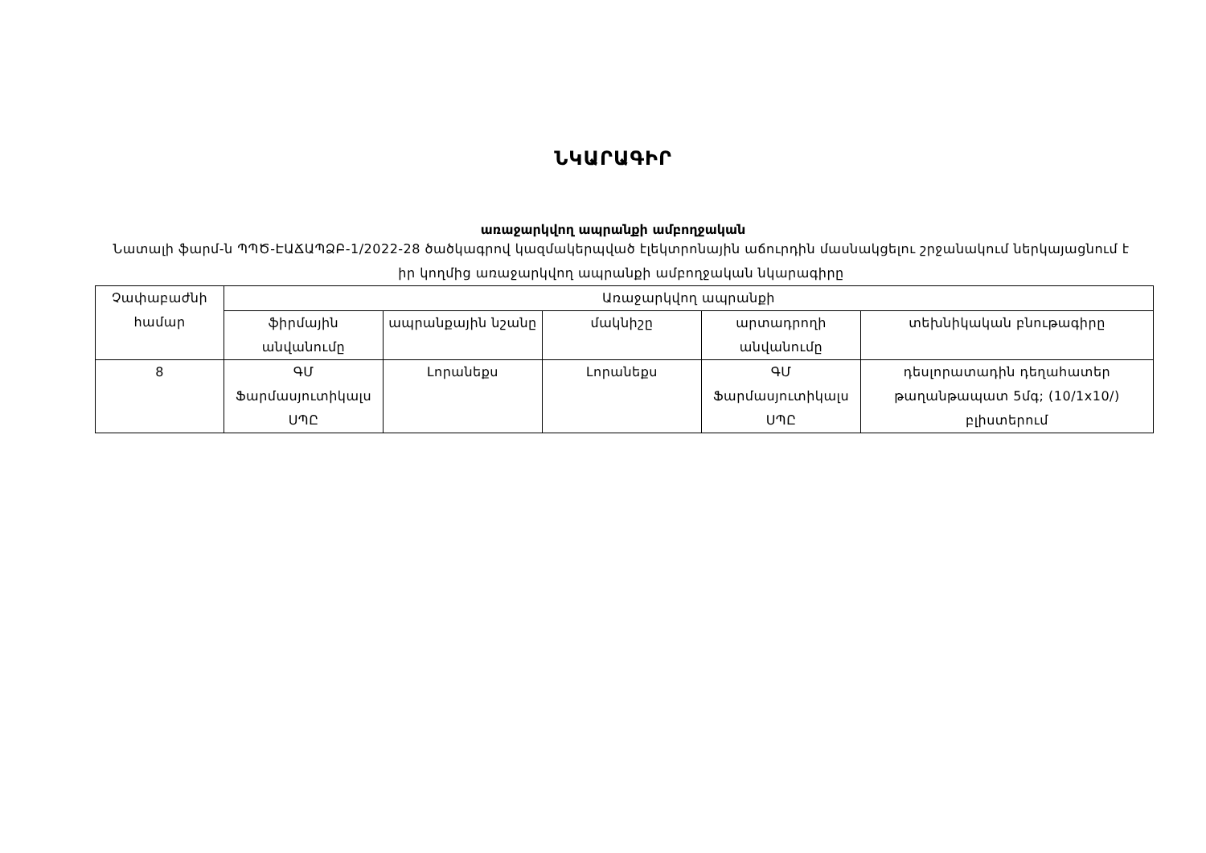ՆԿԱՐԱԳԻՐ
առաջարկվող ապրանքի ամբողջական
Նատալի ֆարմ-ն ՊՊԾ-ԷԱՃԱՊՁԲ-1/2022-28 ծածկագրով կազմակերպված էլեկտրոնային աճուրդին մասնակցելու շրջանակում ներկայացնում է իր կողմից առաջարկվող ապրանքի ամբողջական նկարագիրը
| Չափաբաժնի համար | Առաջարկվող ապրանքի | | | | |
| | ֆիրմային անվանումը | ապրանքային նշանը | մակնիշը | արտադրողի անվանումը | տեխնիկական բնութագիրը |
| 8 | ԳՄ Ֆարմասյուտիկալս ՍՊԸ | Լորանեքս | Լորանեքս | ԳՄ Ֆարմասյուտիկալս ՍՊԸ | դեսլորատադին դեղահատեր թաղանթապատ 5մգ; (10/1x10/) բլիստերում |